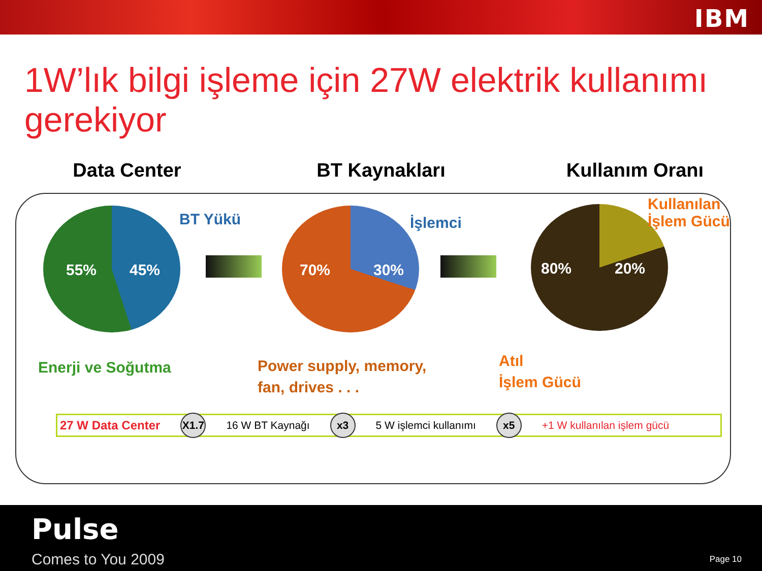IBM
1W’lık bilgi işleme için 27W elektrik kullanımı gerekiyor
Data Center BT Kaynakları Kullanım Oranı
55% 45% BT Yükü 70% 30% İşlemci
80% 20%
Kullanılan
İşlem Gücü
Enerji ve Soğutma
Power supply, memory,
fan, drives . . .
Atıl
İşlem Gücü
27 W Data Center
X1.7
16 W BT Kaynağı
x3
5 W işlemci kullanımı
x5
+1 W kullanılan işlem gücü
Pulse
Comes to You 2009 Page 10